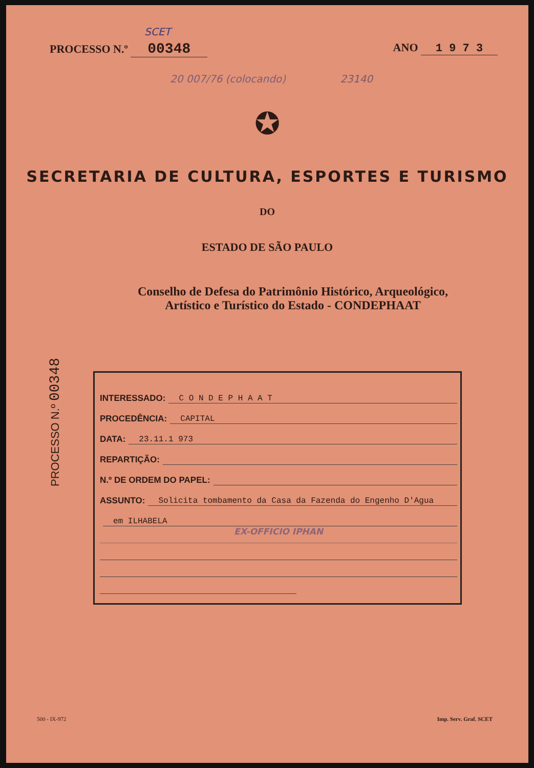SCET
PROCESSO N.º 00348
ANO 1 9 7 3
20 007/76 (colocando) 23140
✪
SECRETARIA DE CULTURA, ESPORTES E TURISMO
DO
ESTADO DE SÃO PAULO
Conselho de Defesa do Patrimônio Histórico, Arqueológico,
Artístico e Turístico do Estado - CONDEPHAAT
INTERESSADO: C O N D E P H A A T
PROCEDÊNCIA: CAPITAL
DATA: 23.11.1 973
REPARTIÇÃO:
N.º DE ORDEM DO PAPEL:
ASSUNTO: Solicita tombamento da Casa da Fazenda do Engenho D'Agua
em ILHABELA
EX-OFFICIO IPHAN
PROCESSO N.º 00348
500 - IX-972 Imp. Serv. Graf. SCET